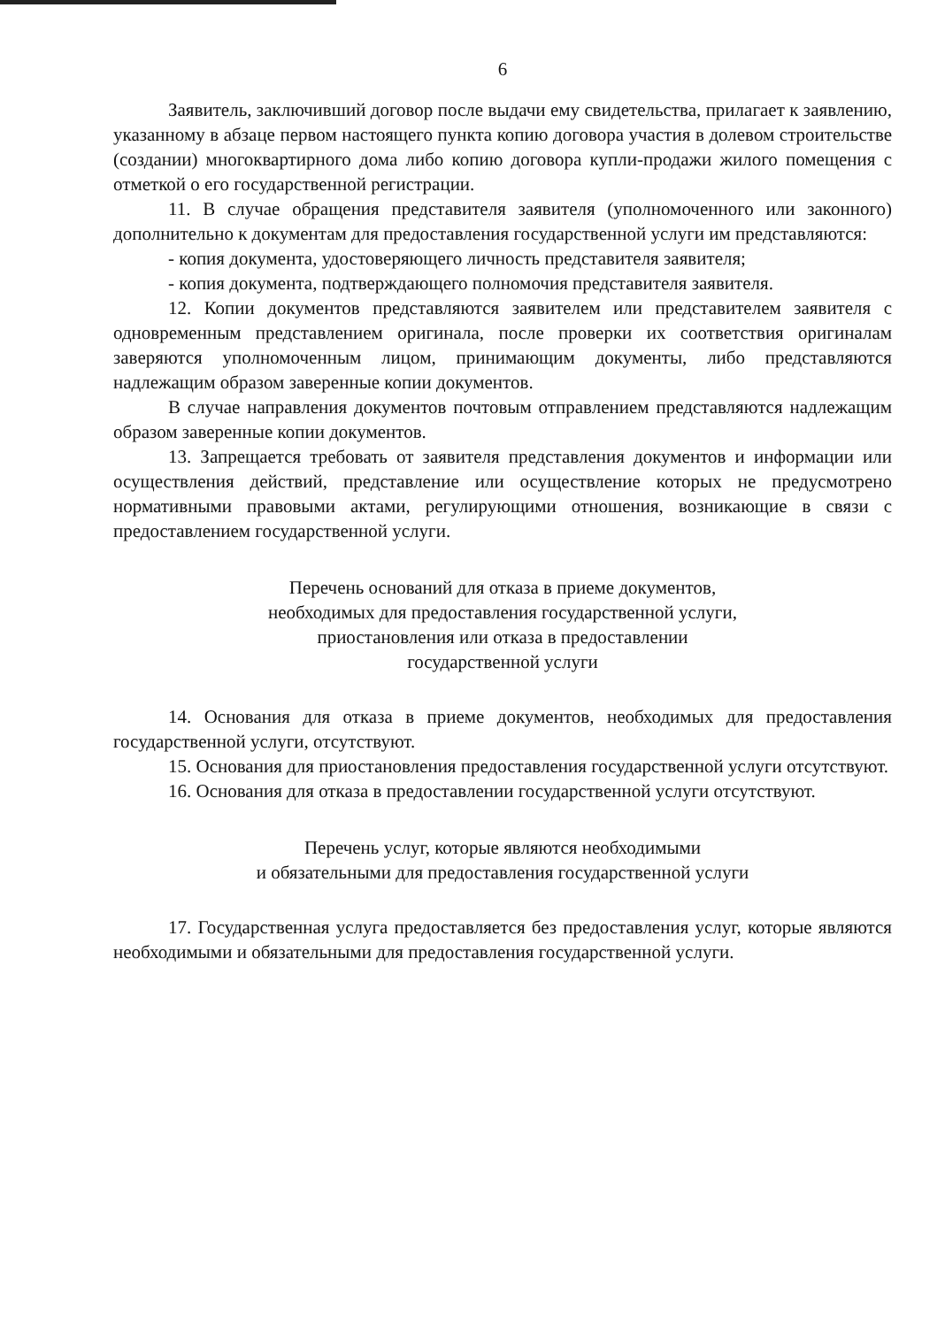6
Заявитель, заключивший договор после выдачи ему свидетельства, прилагает к заявлению, указанному в абзаце первом настоящего пункта копию договора участия в долевом строительстве (создании) многоквартирного дома либо копию договора купли-продажи жилого помещения с отметкой о его государственной регистрации.
11. В случае обращения представителя заявителя (уполномоченного или законного) дополнительно к документам для предоставления государственной услуги им представляются:
- копия документа, удостоверяющего личность представителя заявителя;
- копия документа, подтверждающего полномочия представителя заявителя.
12. Копии документов представляются заявителем или представителем заявителя с одновременным представлением оригинала, после проверки их соответствия оригиналам заверяются уполномоченным лицом, принимающим документы, либо представляются надлежащим образом заверенные копии документов.
В случае направления документов почтовым отправлением представляются надлежащим образом заверенные копии документов.
13. Запрещается требовать от заявителя представления документов и информации или осуществления действий, представление или осуществление которых не предусмотрено нормативными правовыми актами, регулирующими отношения, возникающие в связи с предоставлением государственной услуги.
Перечень оснований для отказа в приеме документов,
необходимых для предоставления государственной услуги,
приостановления или отказа в предоставлении
государственной услуги
14. Основания для отказа в приеме документов, необходимых для предоставления государственной услуги, отсутствуют.
15. Основания для приостановления предоставления государственной услуги отсутствуют.
16. Основания для отказа в предоставлении государственной услуги отсутствуют.
Перечень услуг, которые являются необходимыми
и обязательными для предоставления государственной услуги
17. Государственная услуга предоставляется без предоставления услуг, которые являются необходимыми и обязательными для предоставления государственной услуги.